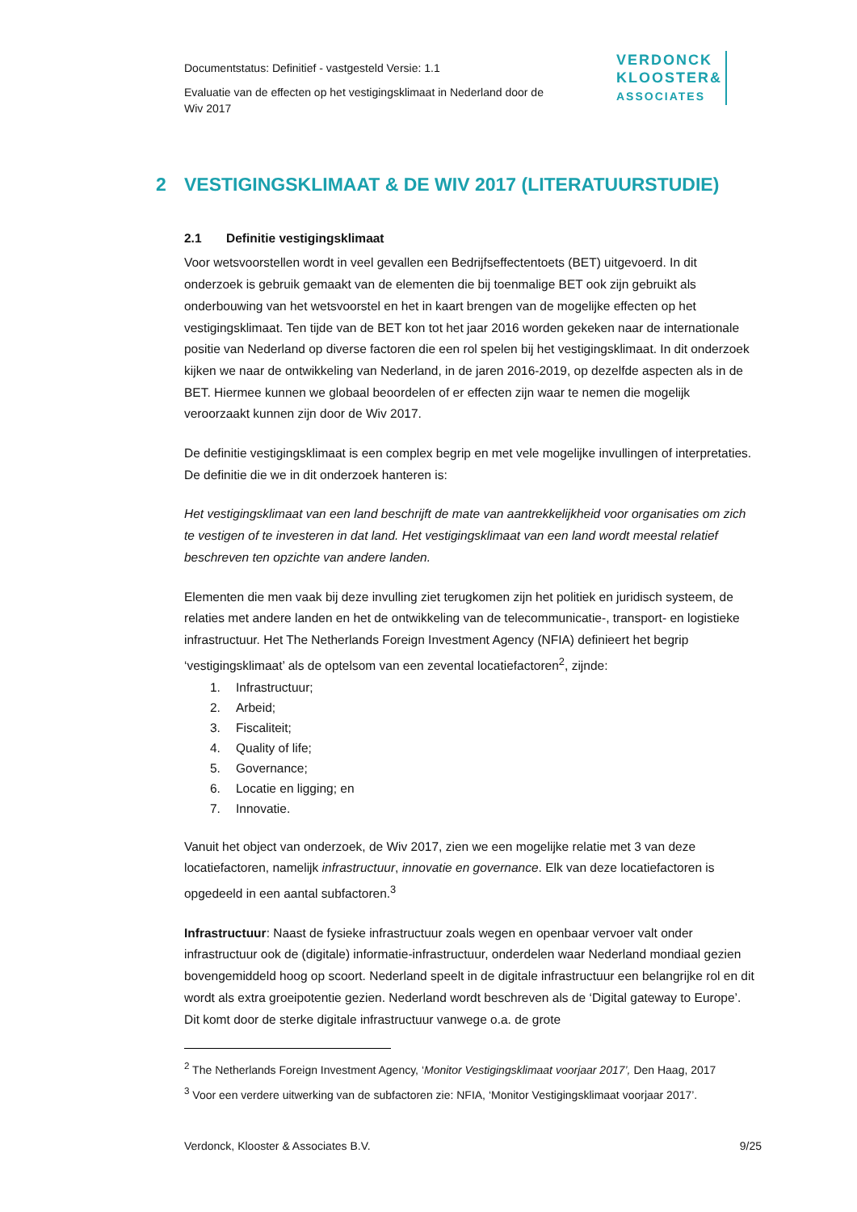Documentstatus: Definitief - vastgesteld Versie: 1.1
Evaluatie van de effecten op het vestigingsklimaat in Nederland door de Wiv 2017
VERDONCK
KLOOSTER&
ASSOCIATES
2 VESTIGINGSKLIMAAT & DE WIV 2017 (LITERATUURSTUDIE)
2.1 Definitie vestigingsklimaat
Voor wetsvoorstellen wordt in veel gevallen een Bedrijfseffectentoets (BET) uitgevoerd. In dit onderzoek is gebruik gemaakt van de elementen die bij toenmalige BET ook zijn gebruikt als onderbouwing van het wetsvoorstel en het in kaart brengen van de mogelijke effecten op het vestigingsklimaat. Ten tijde van de BET kon tot het jaar 2016 worden gekeken naar de internationale positie van Nederland op diverse factoren die een rol spelen bij het vestigingsklimaat. In dit onderzoek kijken we naar de ontwikkeling van Nederland, in de jaren 2016-2019, op dezelfde aspecten als in de BET. Hiermee kunnen we globaal beoordelen of er effecten zijn waar te nemen die mogelijk veroorzaakt kunnen zijn door de Wiv 2017.
De definitie vestigingsklimaat is een complex begrip en met vele mogelijke invullingen of interpretaties. De definitie die we in dit onderzoek hanteren is:
Het vestigingsklimaat van een land beschrijft de mate van aantrekkelijkheid voor organisaties om zich te vestigen of te investeren in dat land. Het vestigingsklimaat van een land wordt meestal relatief beschreven ten opzichte van andere landen.
Elementen die men vaak bij deze invulling ziet terugkomen zijn het politiek en juridisch systeem, de relaties met andere landen en het de ontwikkeling van de telecommunicatie-, transport- en logistieke infrastructuur. Het The Netherlands Foreign Investment Agency (NFIA) definieert het begrip ‘vestigingsklimaat’ als de optelsom van een zevental locatiefactoren<sup>2</sup>, zijnde:
1. Infrastructuur;
2. Arbeid;
3. Fiscaliteit;
4. Quality of life;
5. Governance;
6. Locatie en ligging; en
7. Innovatie.
Vanuit het object van onderzoek, de Wiv 2017, zien we een mogelijke relatie met 3 van deze locatiefactoren, namelijk infrastructuur, innovatie en governance. Elk van deze locatiefactoren is opgedeeld in een aantal subfactoren.<sup>3</sup>
Infrastructuur: Naast de fysieke infrastructuur zoals wegen en openbaar vervoer valt onder infrastructuur ook de (digitale) informatie-infrastructuur, onderdelen waar Nederland mondiaal gezien bovengemiddeld hoog op scoort. Nederland speelt in de digitale infrastructuur een belangrijke rol en dit wordt als extra groeipotentie gezien. Nederland wordt beschreven als de ‘Digital gateway to Europe’. Dit komt door de sterke digitale infrastructuur vanwege o.a. de grote
<sup>2</sup> The Netherlands Foreign Investment Agency, ‘Monitor Vestigingsklimaat voorjaar 2017’, Den Haag, 2017
<sup>3</sup> Voor een verdere uitwerking van de subfactoren zie: NFIA, ‘Monitor Vestigingsklimaat voorjaar 2017’.
Verdonck, Klooster & Associates B.V. 9/25